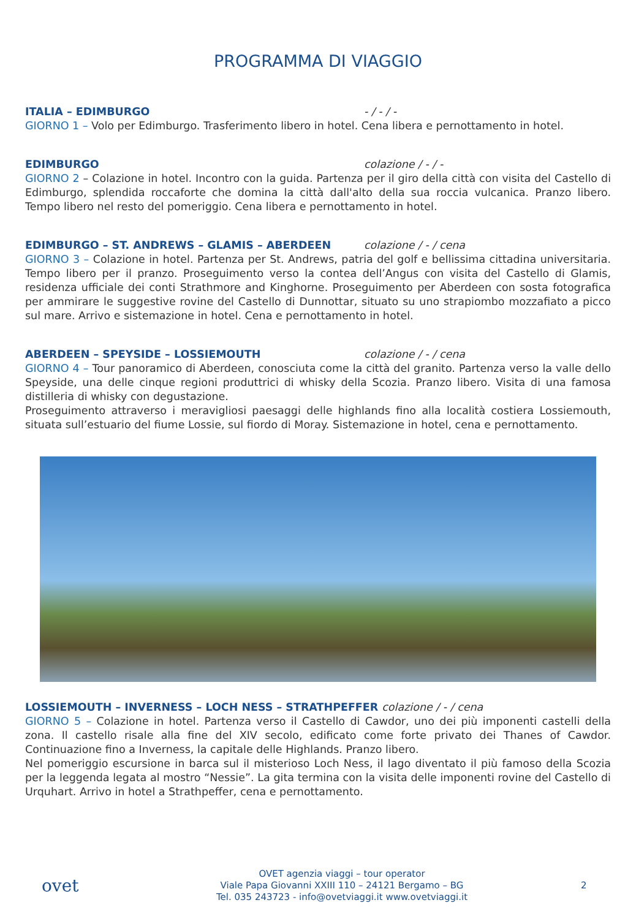PROGRAMMA DI VIAGGIO
ITALIA – EDIMBURGO - / - / -
GIORNO 1 – Volo per Edimburgo. Trasferimento libero in hotel. Cena libera e pernottamento in hotel.
EDIMBURGO colazione / - / -
GIORNO 2 – Colazione in hotel. Incontro con la guida. Partenza per il giro della città con visita del Castello di Edimburgo, splendida roccaforte che domina la città dall'alto della sua roccia vulcanica. Pranzo libero. Tempo libero nel resto del pomeriggio. Cena libera e pernottamento in hotel.
EDIMBURGO – ST. ANDREWS – GLAMIS – ABERDEEN colazione / - / cena
GIORNO 3 – Colazione in hotel. Partenza per St. Andrews, patria del golf e bellissima cittadina universitaria. Tempo libero per il pranzo. Proseguimento verso la contea dell’Angus con visita del Castello di Glamis, residenza ufficiale dei conti Strathmore and Kinghorne. Proseguimento per Aberdeen con sosta fotografica per ammirare le suggestive rovine del Castello di Dunnottar, situato su uno strapiombo mozzafiato a picco sul mare. Arrivo e sistemazione in hotel. Cena e pernottamento in hotel.
ABERDEEN – SPEYSIDE – LOSSIEMOUTH colazione / - / cena
GIORNO 4 – Tour panoramico di Aberdeen, conosciuta come la città del granito. Partenza verso la valle dello Speyside, una delle cinque regioni produttrici di whisky della Scozia. Pranzo libero. Visita di una famosa distilleria di whisky con degustazione.
Proseguimento attraverso i meravigliosi paesaggi delle highlands fino alla località costiera Lossiemouth, situata sull’estuario del fiume Lossie, sul fiordo di Moray. Sistemazione in hotel, cena e pernottamento.
LOSSIEMOUTH – INVERNESS – LOCH NESS – STRATHPEFFER colazione / - / cena
GIORNO 5 – Colazione in hotel. Partenza verso il Castello di Cawdor, uno dei più imponenti castelli della zona. Il castello risale alla fine del XIV secolo, edificato come forte privato dei Thanes of Cawdor. Continuazione fino a Inverness, la capitale delle Highlands. Pranzo libero.
Nel pomeriggio escursione in barca sul il misterioso Loch Ness, il lago diventato il più famoso della Scozia per la leggenda legata al mostro “Nessie”. La gita termina con la visita delle imponenti rovine del Castello di Urquhart. Arrivo in hotel a Strathpeffer, cena e pernottamento.
ovet
OVET agenzia viaggi – tour operator
Viale Papa Giovanni XXIII 110 – 24121 Bergamo – BG
Tel. 035 243723 - info@ovetviaggi.it www.ovetviaggi.it
2